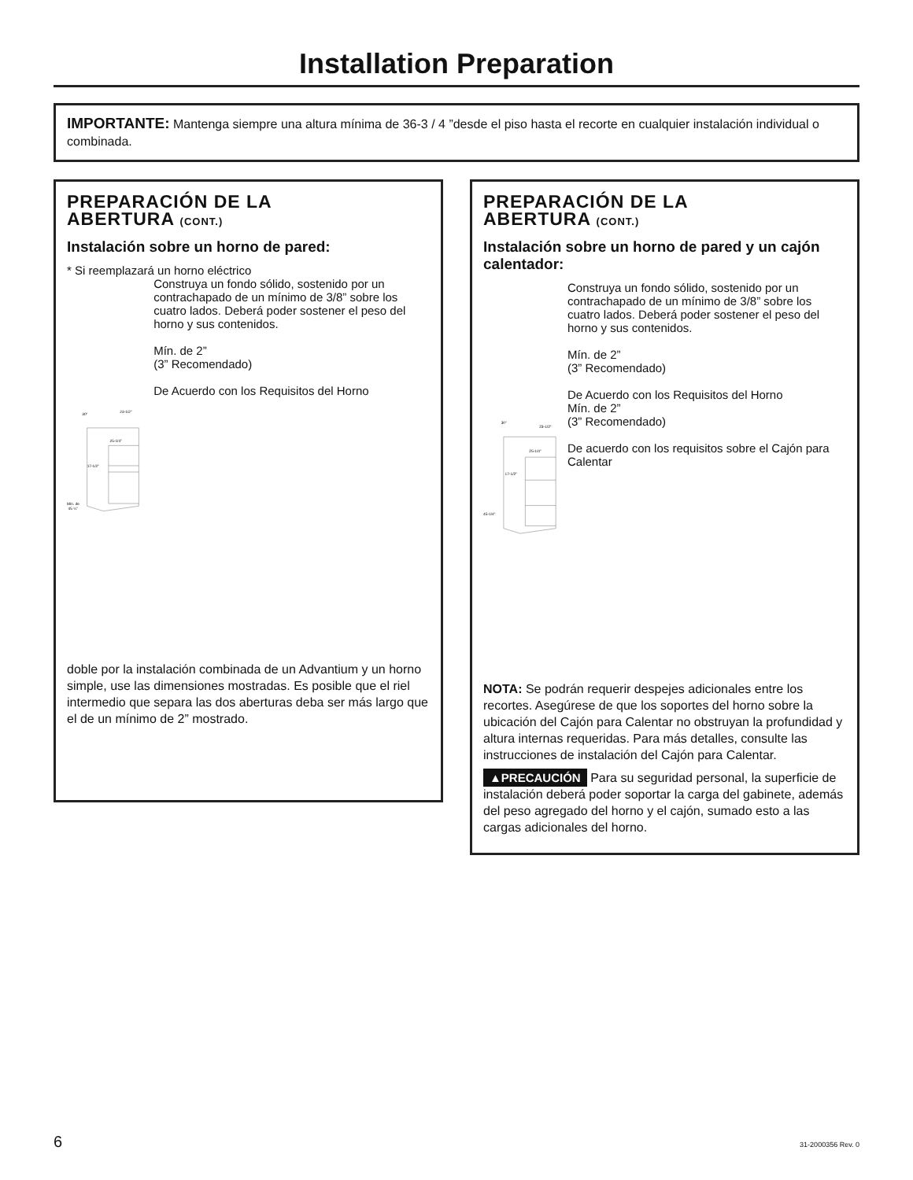Installation Preparation
IMPORTANTE: Mantenga siempre una altura mínima de 36-3 / 4 ”desde el piso hasta el recorte en cualquier instalación individual o combinada.
PREPARACIÓN DE LA
ABERTURA (CONT.)
Instalación sobre un horno de pared:
* Si reemplazará un horno eléctrico
30”
23-1/2”
25-1/4”
17-1/2”
Mín. de
45 ¼”
Construya un fondo sólido, sostenido por un contrachapado de un mínimo de 3/8” sobre los cuatro lados. Deberá poder sostener el peso del horno y sus contenidos.
Mín. de 2”
(3” Recomendado)
De Acuerdo con los Requisitos del Horno
doble por la instalación combinada de un Advantium y un horno simple, use las dimensiones mostradas. Es posible que el riel intermedio que separa las dos aberturas deba ser más largo que el de un mínimo de 2” mostrado.
PREPARACIÓN DE LA
ABERTURA (CONT.)
Instalación sobre un horno de pared y un cajón calentador:
30”
23-1/2”
25-1/4”
17-1/2”
45-1/4”
Construya un fondo sólido, sostenido por un contrachapado de un mínimo de 3/8” sobre los cuatro lados. Deberá poder sostener el peso del horno y sus contenidos.
Mín. de 2”
(3” Recomendado)
De Acuerdo con los Requisitos del Horno
Mín. de 2”
(3” Recomendado)
De acuerdo con los requisitos sobre el Cajón para Calentar
NOTA: Se podrán requerir despejes adicionales entre los recortes. Asegúrese de que los soportes del horno sobre la ubicación del Cajón para Calentar no obstruyan la profundidad y altura internas requeridas. Para más detalles, consulte las instrucciones de instalación del Cajón para Calentar.
▲PRECAUCIÓN Para su seguridad personal, la superficie de instalación deberá poder soportar la carga del gabinete, además del peso agregado del horno y el cajón, sumado esto a las cargas adicionales del horno.
6 31-2000356 Rev. 0